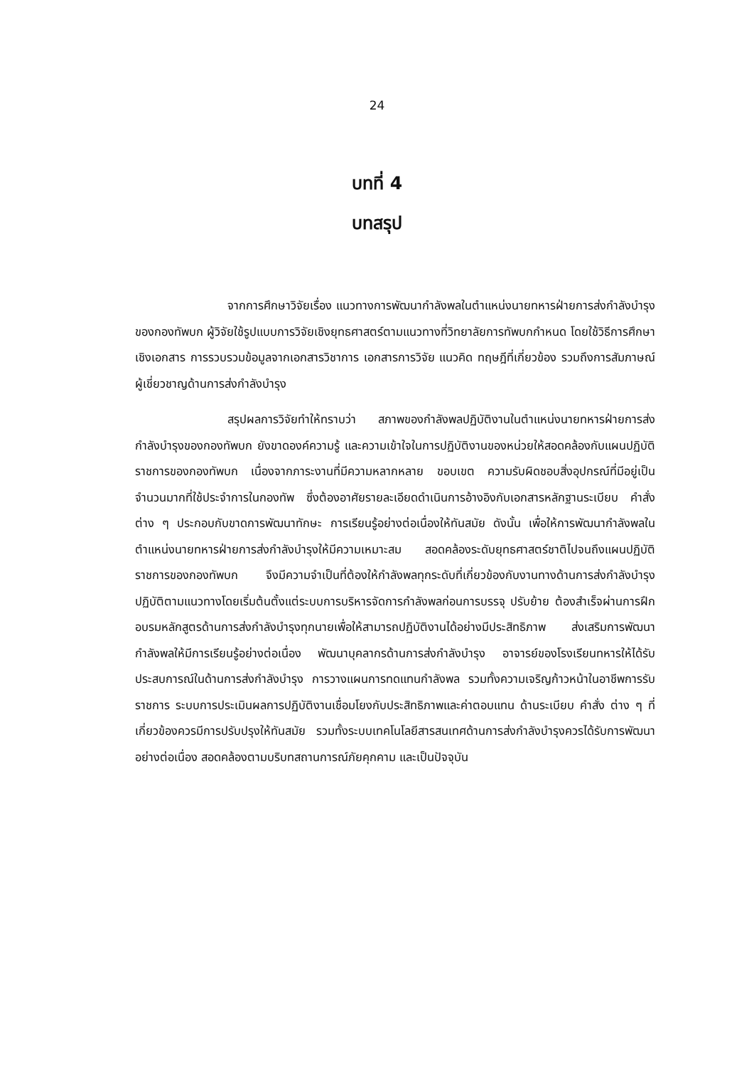24
บทที่ 4
บทสรุป
จากการศึกษาวิจัยเรื่อง แนวทางการพัฒนากำลังพลในตำแหน่งนายทหารฝ่ายการส่งกำลังบำรุงของกองทัพบก ผู้วิจัยใช้รูปแบบการวิจัยเชิงยุทธศาสตร์ตามแนวทางที่วิทยาลัยการทัพบกกำหนด โดยใช้วิธีการศึกษาเชิงเอกสาร การรวบรวมข้อมูลจากเอกสารวิชาการ เอกสารการวิจัย แนวคิด ทฤษฎีที่เกี่ยวข้อง รวมถึงการสัมภาษณ์ผู้เชี่ยวชาญด้านการส่งกำลังบำรุง
สรุปผลการวิจัยทำให้ทราบว่า สภาพของกำลังพลปฏิบัติงานในตำแหน่งนายทหารฝ่ายการส่งกำลังบำรุงของกองทัพบก ยังขาดองค์ความรู้ และความเข้าใจในการปฏิบัติงานของหน่วยให้สอดคล้องกับแผนปฏิบัติราชการของกองทัพบก เนื่องจากภาระงานที่มีความหลากหลาย ขอบเขต ความรับผิดชอบสิ่งอุปกรณ์ที่มีอยู่เป็นจำนวนมากที่ใช้ประจำการในกองทัพ ซึ่งต้องอาศัยรายละเอียดดำเนินการอ้างอิงกับเอกสารหลักฐานระเบียบ คำสั่งต่าง ๆ ประกอบกับขาดการพัฒนาทักษะ การเรียนรู้อย่างต่อเนื่องให้ทันสมัย ดังนั้น เพื่อให้การพัฒนากำลังพลในตำแหน่งนายทหารฝ่ายการส่งกำลังบำรุงให้มีความเหมาะสม สอดคล้องระดับยุทธศาสตร์ชาติไปจนถึงแผนปฏิบัติราชการของกองทัพบก จึงมีความจำเป็นที่ต้องให้กำลังพลทุกระดับที่เกี่ยวข้องกับงานทางด้านการส่งกำลังบำรุง ปฏิบัติตามแนวทางโดยเริ่มต้นตั้งแต่ระบบการบริหารจัดการกำลังพลก่อนการบรรจุ ปรับย้าย ต้องสำเร็จผ่านการฝึกอบรมหลักสูตรด้านการส่งกำลังบำรุงทุกนายเพื่อให้สามารถปฏิบัติงานได้อย่างมีประสิทธิภาพ ส่งเสริมการพัฒนากำลังพลให้มีการเรียนรู้อย่างต่อเนื่อง พัฒนาบุคลากรด้านการส่งกำลังบำรุง อาจารย์ของโรงเรียนทหารให้ได้รับประสบการณ์ในด้านการส่งกำลังบำรุง การวางแผนการทดแทนกำลังพล รวมทั้งความเจริญก้าวหน้าในอาชีพการรับราชการ ระบบการประเมินผลการปฏิบัติงานเชื่อมโยงกับประสิทธิภาพและค่าตอบแทน ด้านระเบียบ คำสั่ง ต่าง ๆ ที่เกี่ยวข้องควรมีการปรับปรุงให้ทันสมัย รวมทั้งระบบเทคโนโลยีสารสนเทศด้านการส่งกำลังบำรุงควรได้รับการพัฒนาอย่างต่อเนื่อง สอดคล้องตามบริบทสถานการณ์ภัยคุกคาม และเป็นปัจจุบัน